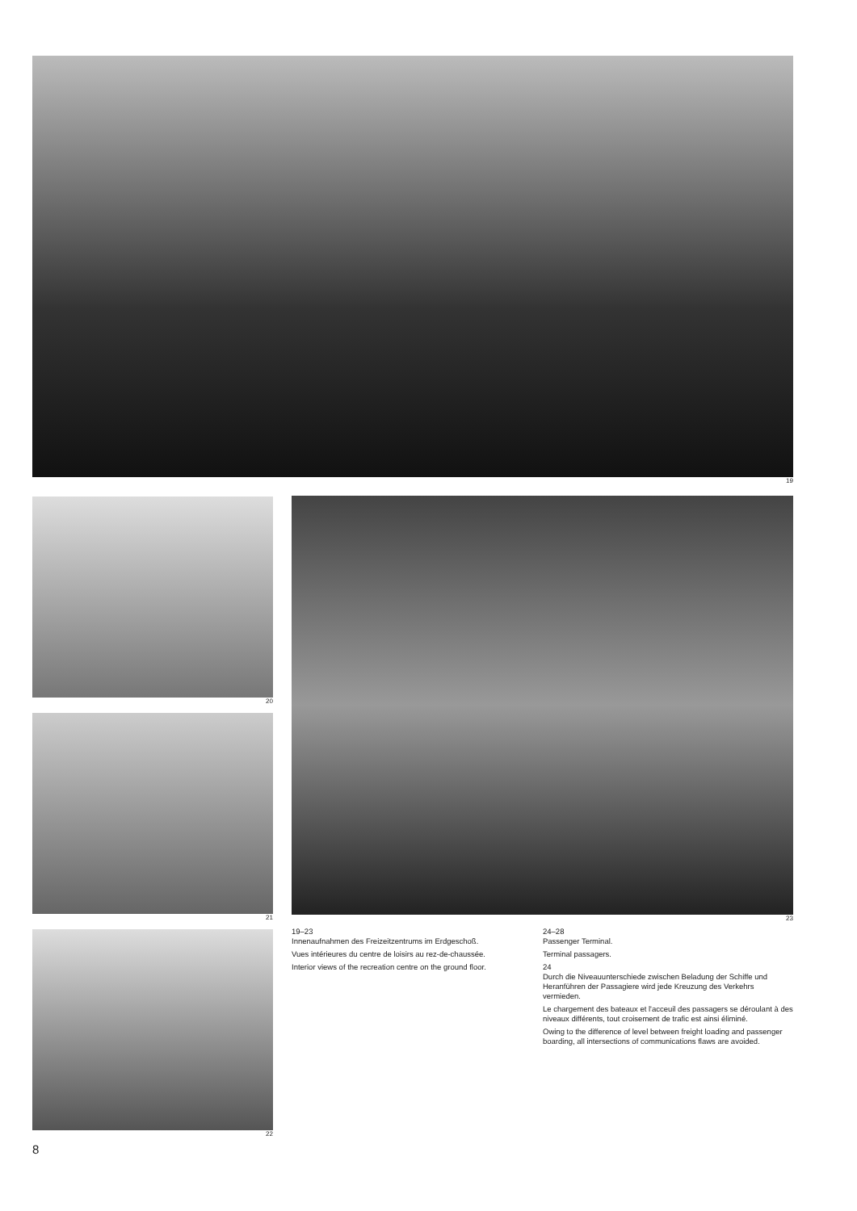19
20
21
22
8
23
19–23
Innenaufnahmen des Freizeitzentrums im Erdgeschoß.
Vues intérieures du centre de loisirs au rez-de-chaussée.
Interior views of the recreation centre on the ground floor.
24–28
Passenger Terminal.
Terminal passagers.
24
Durch die Niveauunterschiede zwischen Beladung der Schiffe und Heranführen der Passagiere wird jede Kreuzung des Verkehrs vermieden.
Le chargement des bateaux et l'acceuil des passagers se déroulant à des niveaux différents, tout croisement de trafic est ainsi éliminé.
Owing to the difference of level between freight loading and passenger boarding, all intersections of communications flaws are avoided.